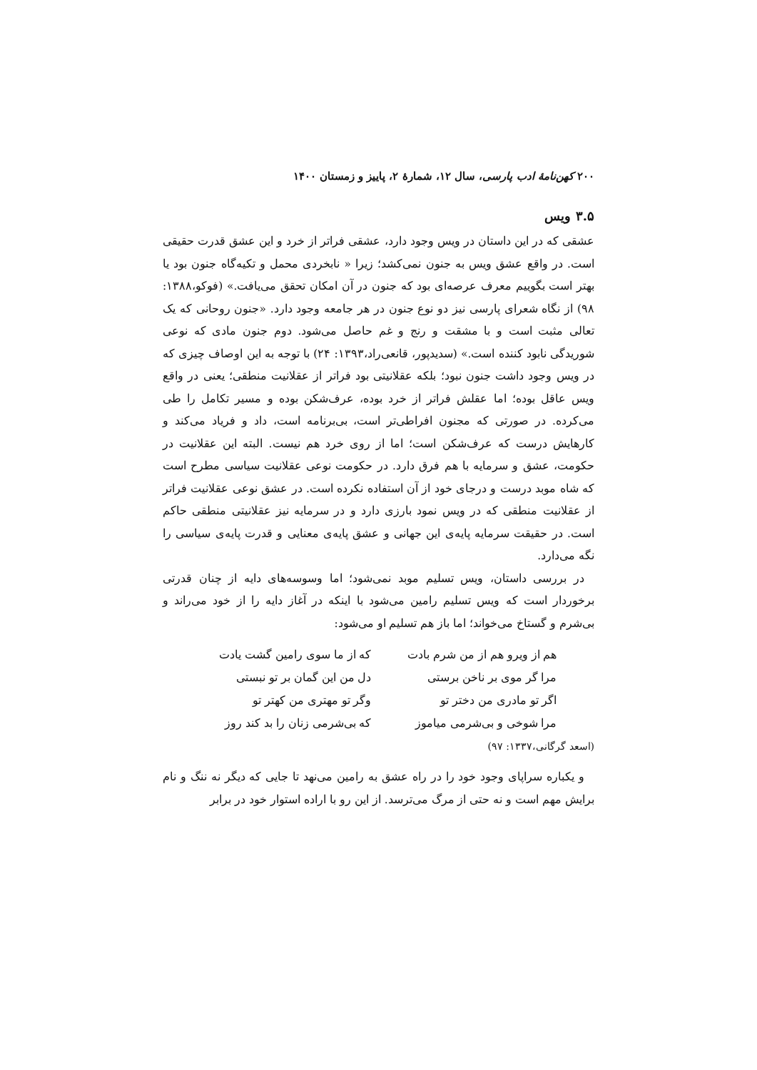۲۰۰ کهن‌نامهٔ ادب پارسی، سال ۱۲، شمارهٔ ۲، پاییز و زمستان ۱۴۰۰
۳.۵ ویس
عشقی که در این داستان در ویس وجود دارد، عشقی فراتر از خرد و این عشق قدرت حقیقی است. در واقع عشق ویس به جنون نمی‌کشد؛ زیرا « نابخردی محمل و تکیه‌گاه جنون بود یا بهتر است بگوییم معرف عرصه‌ای بود که جنون در آن امکان تحقق می‌یافت.» (فوکو،۱۳۸۸: ۹۸) از نگاه شعرای پارسی نیز دو نوع جنون در هر جامعه وجود دارد. «جنون روحانی که یک تعالی مثبت است و با مشقت و رنج و غم حاصل می‌شود. دوم جنون مادی که نوعی شوریدگی نابود کننده است.» (سدیدپور، قانعی‌راد،۱۳۹۳: ۲۴) با توجه به این اوصاف چیزی که در ویس وجود داشت جنون نبود؛ بلکه عقلانیتی بود فراتر از عقلانیت منطقی؛ یعنی در واقع ویس عاقل بوده؛ اما عقلش فراتر از خرد بوده، عرف‌شکن بوده و مسیر تکامل را طی می‌کرده. در صورتی که مجنون افراطی‌تر است، بی‌برنامه است، داد و فریاد می‌کند و کارهایش درست که عرف‌شکن است؛ اما از روی خرد هم نیست. البته این عقلانیت در حکومت، عشق و سرمایه با هم فرق دارد. در حکومت نوعی عقلانیت سیاسی مطرح است که شاه موبد درست و درجای خود از آن استفاده نکرده است. در عشق نوعی عقلانیت فراتر از عقلانیت منطقی که در ویس نمود بارزی دارد و در سرمایه نیز عقلانیتی منطقی حاکم است. در حقیقت سرمایه پایه‌ی این جهانی و عشق پایه‌ی معنایی و قدرت پایه‌ی سیاسی را نگه می‌دارد.
در بررسی داستان، ویس تسلیم موبد نمی‌شود؛ اما وسوسه‌های دایه از چنان قدرتی برخوردار است که ویس تسلیم رامین می‌شود با اینکه در آغاز دایه را از خود می‌راند و بی‌شرم و گستاخ می‌خواند؛ اما باز هم تسلیم او می‌شود:
هم از ویرو هم از من شرم بادت که از ما سوی رامین گشت یادت
مرا گر موی بر ناخن برستی دل من این گمان بر تو نبستی
اگر تو مادری من دختر تو وگر تو مهتری من کهتر تو
مرا شوخی و بی‌شرمی میاموز که بی‌شرمی زنان را بد کند روز
(اسعد گرگانی،۱۳۳۷: ۹۷)
و یکباره سراپای وجود خود را در راه عشق به رامین می‌نهد تا جایی که دیگر نه ننگ و نام برایش مهم است و نه حتی از مرگ می‌ترسد. از این رو با اراده استوار خود در برابر